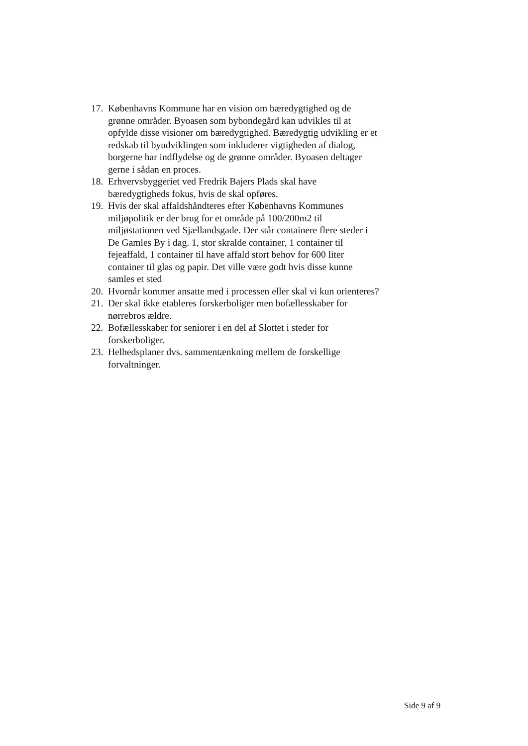17. Københavns Kommune har en vision om bæredygtighed og de grønne områder. Byoasen som bybondegård kan udvikles til at opfylde disse visioner om bæredygtighed. Bæredygtig udvikling er et redskab til byudviklingen som inkluderer vigtigheden af dialog, borgerne har indflydelse og de grønne områder. Byoasen deltager gerne i sådan en proces.
18. Erhvervsbyggeriet ved Fredrik Bajers Plads skal have bæredygtigheds fokus, hvis de skal opføres.
19. Hvis der skal affaldshåndteres efter Københavns Kommunes miljøpolitik er der brug for et område på 100/200m2 til miljøstationen ved Sjællandsgade. Der står containere flere steder i De Gamles By i dag. 1, stor skralde container, 1 container til fejeaffald, 1 container til have affald stort behov for 600 liter container til glas og papir. Det ville være godt hvis disse kunne samles et sted
20. Hvornår kommer ansatte med i processen eller skal vi kun orienteres?
21. Der skal ikke etableres forskerboliger men bofællesskaber for nørrebros ældre.
22. Bofællesskaber for seniorer i en del af Slottet i steder for forskerboliger.
23. Helhedsplaner dvs. sammentænkning mellem de forskellige forvaltninger.
Side 9 af 9